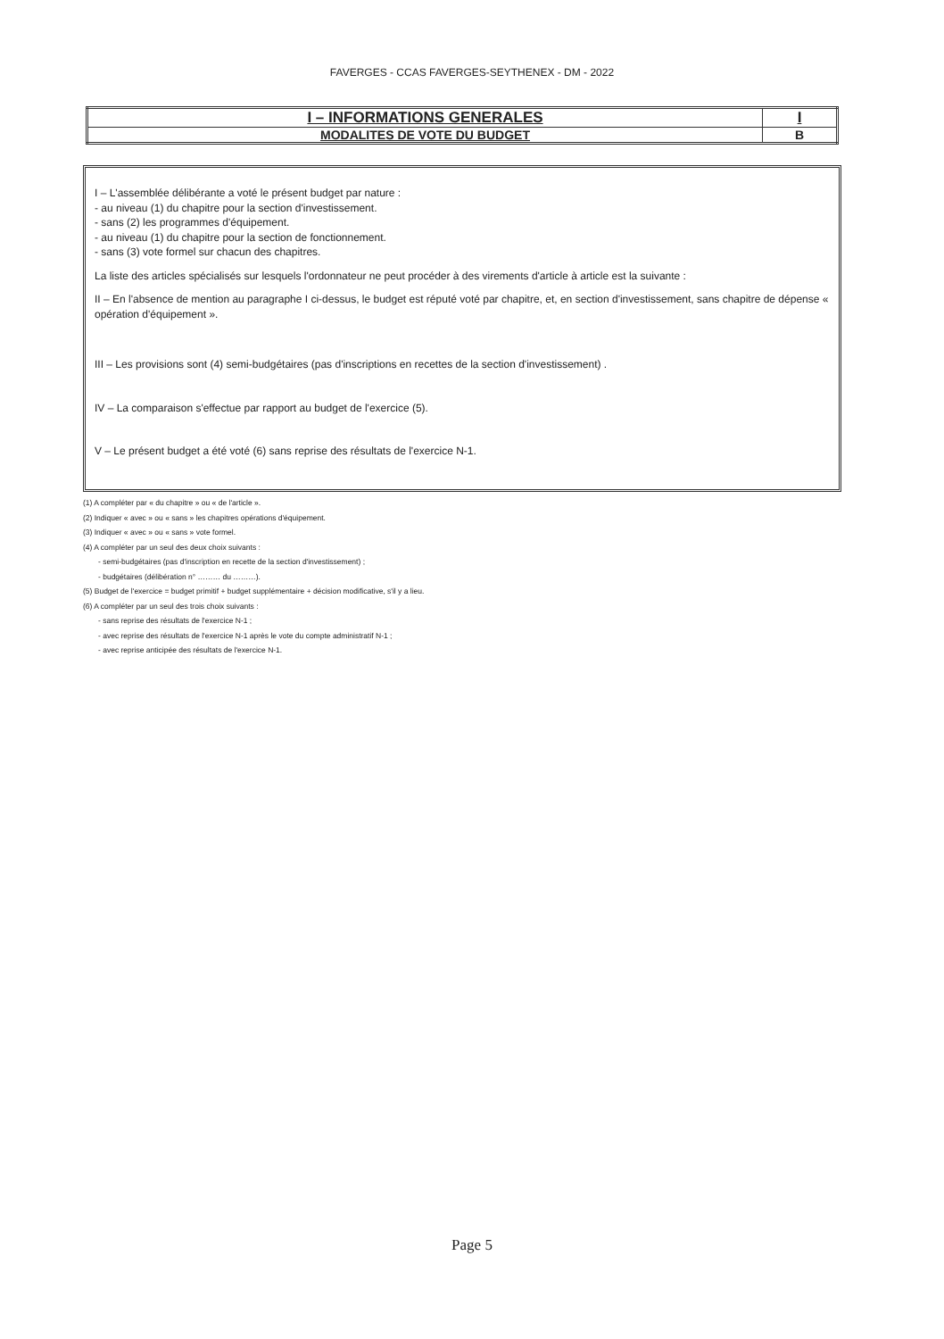FAVERGES - CCAS FAVERGES-SEYTHENEX - DM - 2022
| I – INFORMATIONS GENERALES | I |
| MODALITES DE VOTE DU BUDGET | B |
I – L'assemblée délibérante a voté le présent budget par nature :
- au niveau (1) du chapitre pour la section d'investissement.
- sans (2) les programmes d'équipement.
- au niveau (1) du chapitre pour la section de fonctionnement.
- sans (3) vote formel sur chacun des chapitres.
La liste des articles spécialisés sur lesquels l'ordonnateur ne peut procéder à des virements d'article à article est la suivante :
II – En l'absence de mention au paragraphe I ci-dessus, le budget est réputé voté par chapitre, et, en section d'investissement, sans chapitre de dépense « opération d'équipement ».
III – Les provisions sont (4) semi-budgétaires (pas d'inscriptions en recettes de la section d'investissement) .
IV – La comparaison s'effectue par rapport au budget de l'exercice (5).
V – Le présent budget a été voté (6) sans reprise des résultats de l'exercice N-1.
(1) A compléter par « du chapitre » ou « de l'article ».
(2) Indiquer « avec » ou « sans » les chapitres opérations d'équipement.
(3) Indiquer « avec » ou « sans » vote formel.
(4) A compléter par un seul des deux choix suivants :
- semi-budgétaires (pas d'inscription en recette de la section d'investissement) ;
- budgétaires (délibération n° ……… du ………).
(5) Budget de l'exercice = budget primitif + budget supplémentaire + décision modificative, s'il y a lieu.
(6) A compléter par un seul des trois choix suivants :
- sans reprise des résultats de l'exercice N-1 ;
- avec reprise des résultats de l'exercice N-1 après le vote du compte administratif N-1 ;
- avec reprise anticipée des résultats de l'exercice N-1.
Page 5